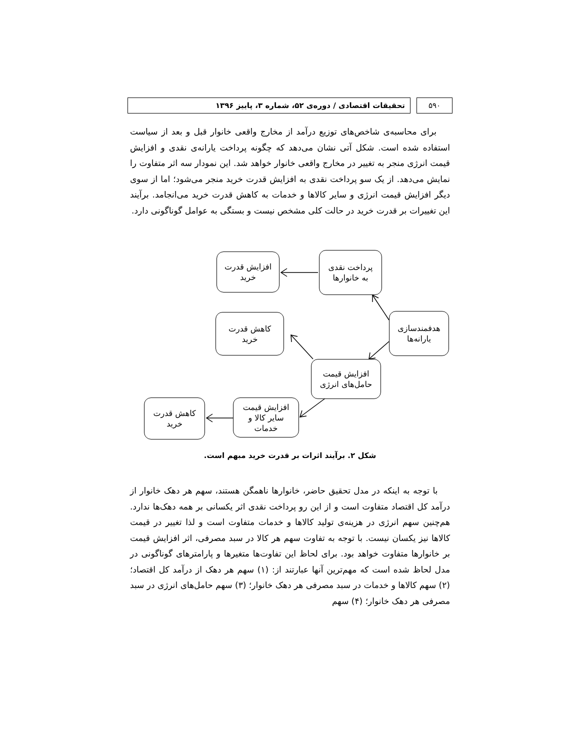۵۹۰ تحقیقات اقتصادی / دوره‌ی ۵۲، شماره ۳، پاییز ۱۳۹۶
برای محاسبه‌ی شاخص‌های توزیع درآمد از مخارج واقعی خانوار قبل و بعد از سیاست استفاده شده است. شکل آتی نشان می‌دهد که چگونه پرداخت یارانه‌ی نقدی و افزایش قیمت انرژی منجر به تغییر در مخارج واقعی خانوار خواهد شد. این نمودار سه اثر متفاوت را نمایش می‌دهد. از یک سو پرداخت نقدی به افزایش قدرت خرید منجر می‌شود؛ اما از سوی دیگر افزایش قیمت انرژی و سایر کالاها و خدمات به کاهش قدرت خرید می‌انجامد. برآیند این تغییرات بر قدرت خرید در حالت کلی مشخص نیست و بستگی به عوامل گوناگونی دارد.
پرداخت نقدی
به خانوارها
افزایش قدرت
خرید
هدفمندسازی
یارانه‌ها
کاهش قدرت
خرید
افزایش قیمت
حامل‌های انرژی
افزایش قیمت
سایر کالا و
خدمات
کاهش قدرت
خرید
شکل ۲. برآیند اثرات بر قدرت خرید مبهم است.
با توجه به اینکه در مدل تحقیق حاضر، خانوارها ناهمگن هستند، سهم هر دهک خانوار از درآمد کل اقتصاد متفاوت است و از این رو پرداخت نقدی اثر یکسانی بر همه دهک‌ها ندارد. هم‌چنین سهم انرژی در هزینه‌ی تولید کالاها و خدمات متفاوت است و لذا تغییر در قیمت کالاها نیز یکسان نیست. با توجه به تفاوت سهم هر کالا در سبد مصرفی، اثر افزایش قیمت بر خانوارها متفاوت خواهد بود. برای لحاظ این تفاوت‌ها متغیرها و پارامترهای گوناگونی در مدل لحاظ شده است که مهم‌ترین آنها عبارتند از: (۱) سهم هر دهک از درآمد کل اقتصاد؛ (۲) سهم کالاها و خدمات در سبد مصرفی هر دهک خانوار؛ (۳) سهم حامل‌های انرژی در سبد مصرفی هر دهک خانوار؛ (۴) سهم